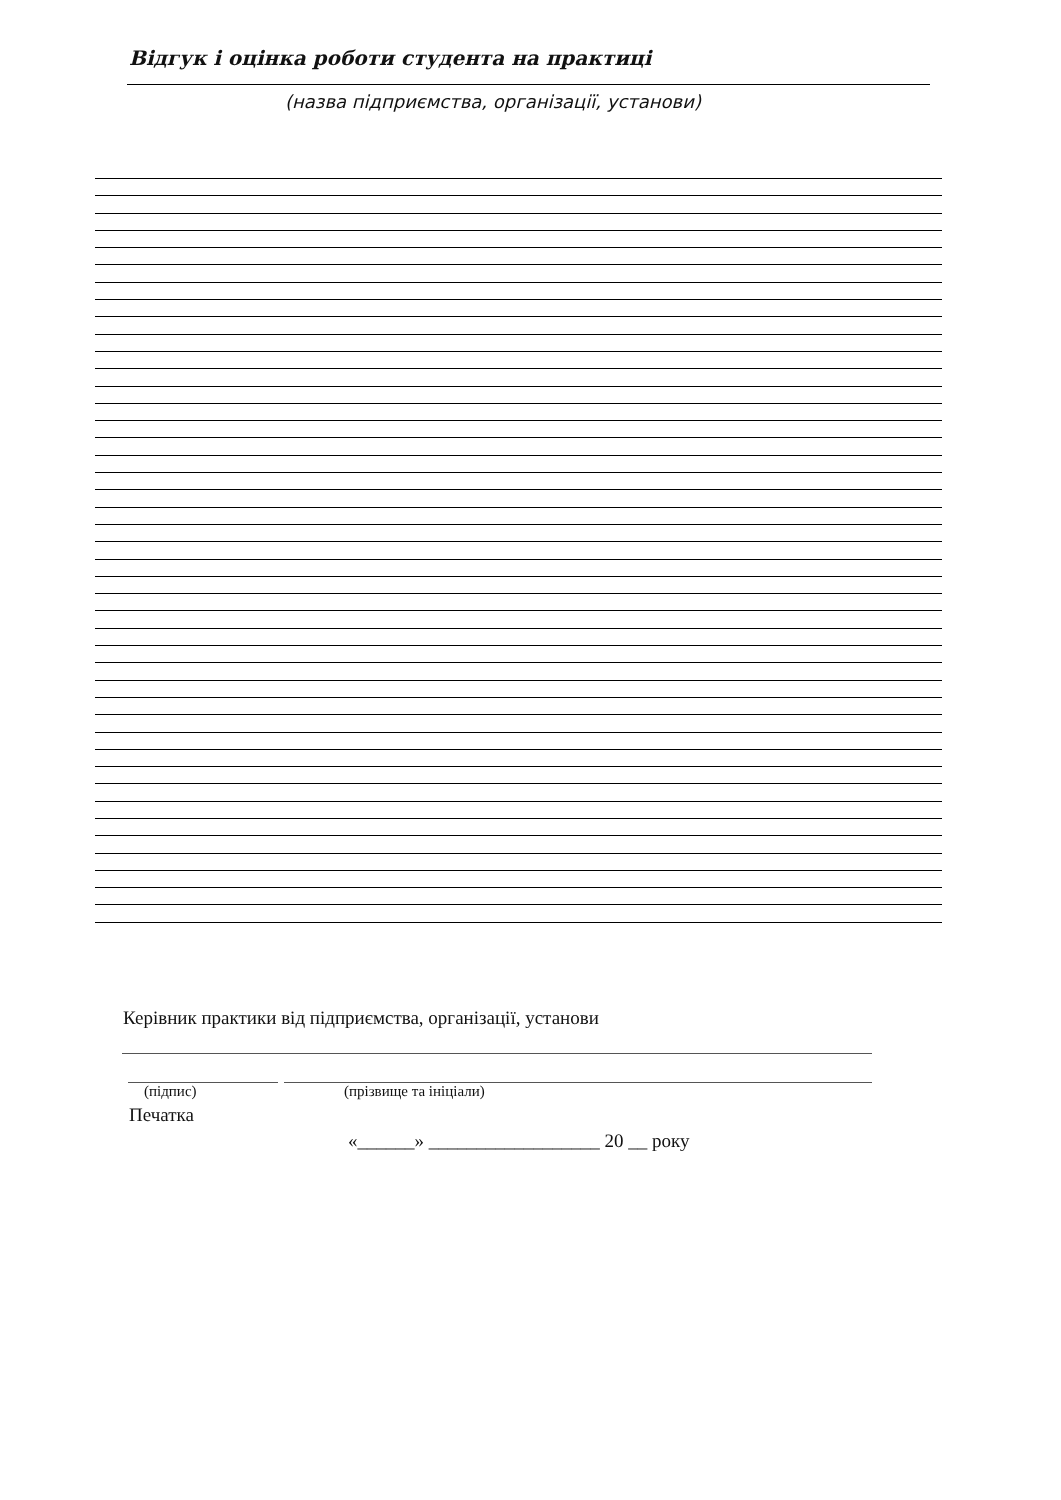Відгук і оцінка роботи студента на практиці
(назва підприємства, організації, установи)
Керівник практики від підприємства, організації, установи
(підпис) (прізвище та ініціали)
Печатка
«______» __________________ 20 __ року